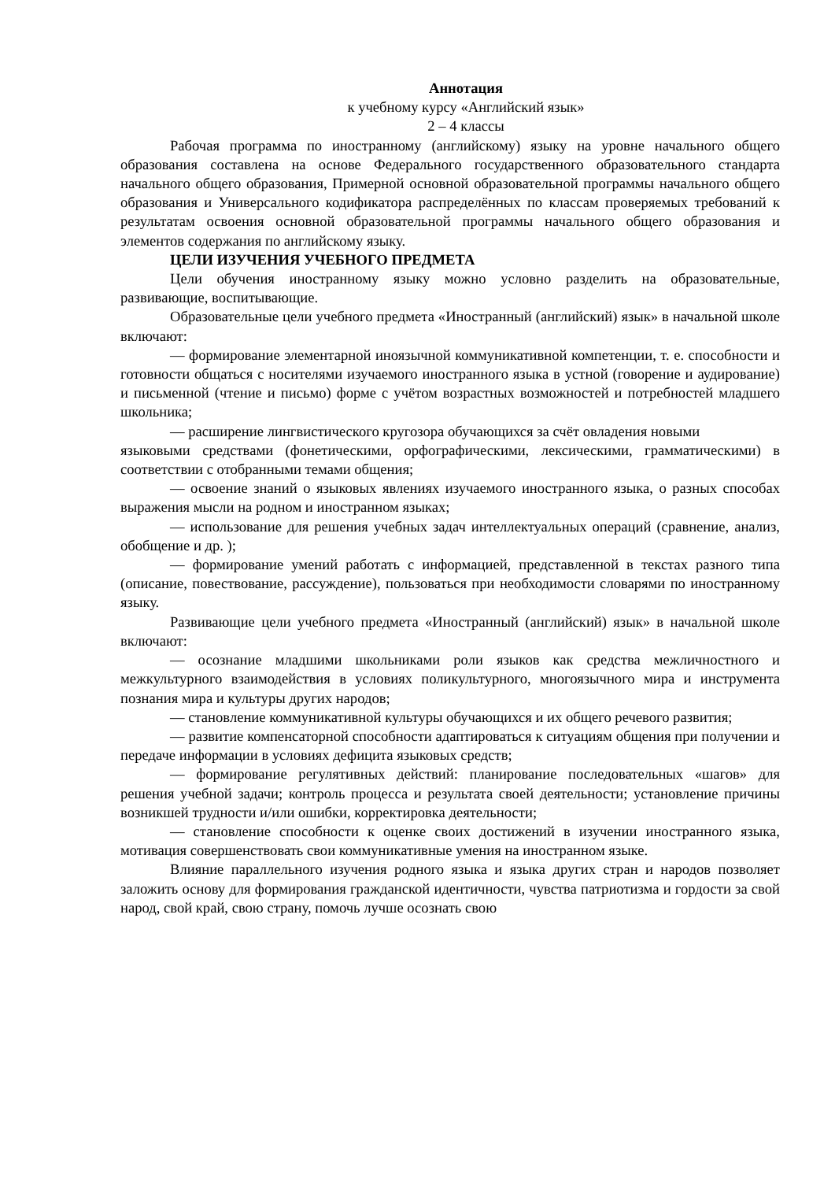Аннотация
к учебному курсу «Английский язык»
2 – 4 классы
Рабочая программа по иностранному (английскому) языку на уровне начального общего образования составлена на основе Федерального государственного образовательного стандарта начального общего образования, Примерной основной образовательной программы начального общего образования и Универсального кодификатора распределённых по классам проверяемых требований к результатам освоения основной образовательной программы начального общего образования и элементов содержания по английскому языку.
ЦЕЛИ ИЗУЧЕНИЯ УЧЕБНОГО ПРЕДМЕТА
Цели обучения иностранному языку можно условно разделить на образовательные, развивающие, воспитывающие.
Образовательные цели учебного предмета «Иностранный (английский) язык» в начальной школе включают:
— формирование элементарной иноязычной коммуникативной компетенции, т. е. способности и готовности общаться с носителями изучаемого иностранного языка в устной (говорение и аудирование) и письменной (чтение и письмо) форме с учётом возрастных возможностей и потребностей младшего школьника;
— расширение лингвистического кругозора обучающихся за счёт овладения новыми
языковыми средствами (фонетическими, орфографическими, лексическими, грамматическими) в соответствии с отобранными темами общения;
— освоение знаний о языковых явлениях изучаемого иностранного языка, о разных способах выражения мысли на родном и иностранном языках;
— использование для решения учебных задач интеллектуальных операций (сравнение, анализ, обобщение и др. );
— формирование умений работать с информацией, представленной в текстах разного типа (описание, повествование, рассуждение), пользоваться при необходимости словарями по иностранному языку.
Развивающие цели учебного предмета «Иностранный (английский) язык» в начальной школе включают:
— осознание младшими школьниками роли языков как средства межличностного и межкультурного взаимодействия в условиях поликультурного, многоязычного мира и инструмента познания мира и культуры других народов;
— становление коммуникативной культуры обучающихся и их общего речевого развития;
— развитие компенсаторной способности адаптироваться к ситуациям общения при получении и передаче информации в условиях дефицита языковых средств;
— формирование регулятивных действий: планирование последовательных «шагов» для решения учебной задачи; контроль процесса и результата своей деятельности; установление причины возникшей трудности и/или ошибки, корректировка деятельности;
— становление способности к оценке своих достижений в изучении иностранного языка, мотивация совершенствовать свои коммуникативные умения на иностранном языке.
Влияние параллельного изучения родного языка и языка других стран и народов позволяет заложить основу для формирования гражданской идентичности, чувства патриотизма и гордости за свой народ, свой край, свою страну, помочь лучше осознать свою